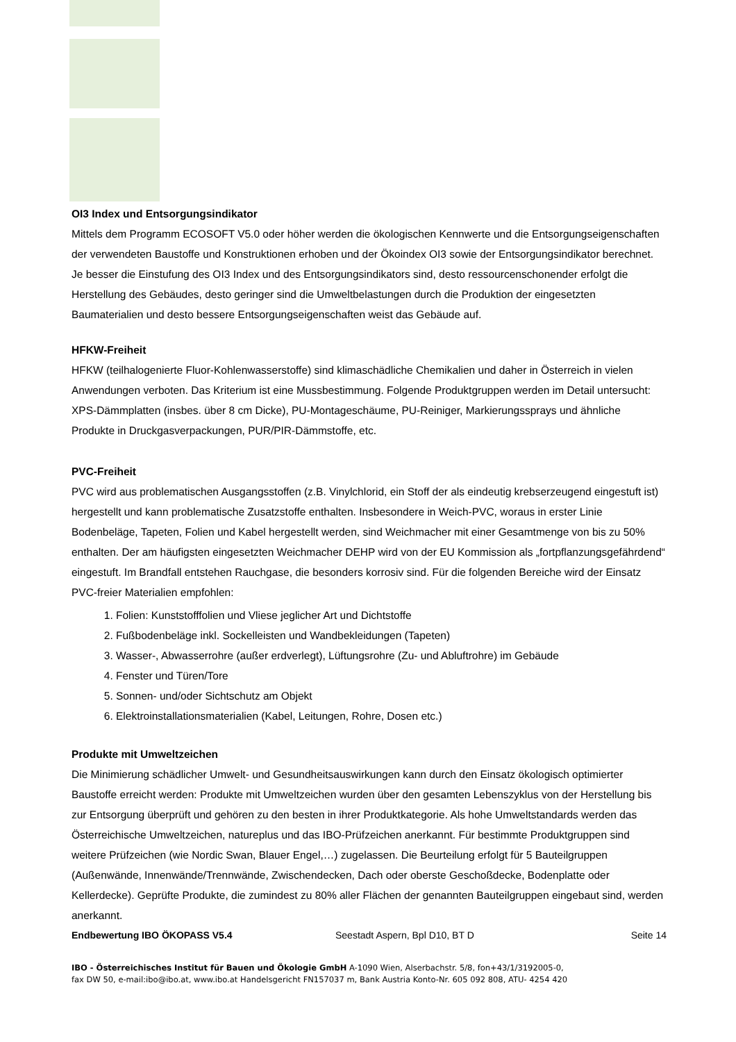OI3 Index und Entsorgungsindikator
Mittels dem Programm ECOSOFT V5.0 oder höher werden die ökologischen Kennwerte und die Entsorgungseigenschaften der verwendeten Baustoffe und Konstruktionen erhoben und der Ökoindex OI3 sowie der Entsorgungsindikator berechnet. Je besser die Einstufung des OI3 Index und des Entsorgungsindikators sind, desto ressourcenschonender erfolgt die Herstellung des Gebäudes, desto geringer sind die Umweltbelastungen durch die Produktion der eingesetzten Baumaterialien und desto bessere Entsorgungseigenschaften weist das Gebäude auf.
HFKW-Freiheit
HFKW (teilhalogenierte Fluor-Kohlenwasserstoffe) sind klimaschädliche Chemikalien und daher in Österreich in vielen Anwendungen verboten. Das Kriterium ist eine Mussbestimmung. Folgende Produktgruppen werden im Detail untersucht: XPS-Dämmplatten (insbes. über 8 cm Dicke), PU-Montageschäume, PU-Reiniger, Markierungssprays und ähnliche Produkte in Druckgasverpackungen, PUR/PIR-Dämmstoffe, etc.
PVC-Freiheit
PVC wird aus problematischen Ausgangsstoffen (z.B. Vinylchlorid, ein Stoff der als eindeutig krebserzeugend eingestuft ist) hergestellt und kann problematische Zusatzstoffe enthalten. Insbesondere in Weich-PVC, woraus in erster Linie Bodenbeläge, Tapeten, Folien und Kabel hergestellt werden, sind Weichmacher mit einer Gesamtmenge von bis zu 50% enthalten. Der am häufigsten eingesetzten Weichmacher DEHP wird von der EU Kommission als „fortpflanzungsgefährdend“ eingestuft. Im Brandfall entstehen Rauchgase, die besonders korrosiv sind. Für die folgenden Bereiche wird der Einsatz PVC-freier Materialien empfohlen:
1. Folien: Kunststofffolien und Vliese jeglicher Art und Dichtstoffe
2. Fußbodenbeläge inkl. Sockelleisten und Wandbekleidungen (Tapeten)
3. Wasser-, Abwasserrohre (außer erdverlegt), Lüftungsrohre (Zu- und Abluftrohre) im Gebäude
4. Fenster und Türen/Tore
5. Sonnen- und/oder Sichtschutz am Objekt
6. Elektroinstallationsmaterialien (Kabel, Leitungen, Rohre, Dosen etc.)
Produkte mit Umweltzeichen
Die Minimierung schädlicher Umwelt- und Gesundheitsauswirkungen kann durch den Einsatz ökologisch optimierter Baustoffe erreicht werden: Produkte mit Umweltzeichen wurden über den gesamten Lebenszyklus von der Herstellung bis zur Entsorgung überprüft und gehören zu den besten in ihrer Produktkategorie. Als hohe Umweltstandards werden das Österreichische Umweltzeichen, natureplus und das IBO-Prüfzeichen anerkannt. Für bestimmte Produktgruppen sind weitere Prüfzeichen (wie Nordic Swan, Blauer Engel,…) zugelassen. Die Beurteilung erfolgt für 5 Bauteilgruppen (Außenwände, Innenwände/Trennwände, Zwischendecken, Dach oder oberste Geschoßdecke, Bodenplatte oder Kellerdecke). Geprüfte Produkte, die zumindest zu 80% aller Flächen der genannten Bauteilgruppen eingebaut sind, werden anerkannt.
Endbewertung IBO ÖKOPASS V5.4 Seestadt Aspern, Bpl D10, BT D Seite 14
IBO - Österreichisches Institut für Bauen und Ökologie GmbH A-1090 Wien, Alserbachstr. 5/8, fon+43/1/3192005-0,
fax DW 50, e-mail:ibo@ibo.at, www.ibo.at Handelsgericht FN157037 m, Bank Austria Konto-Nr. 605 092 808, ATU- 4254 420